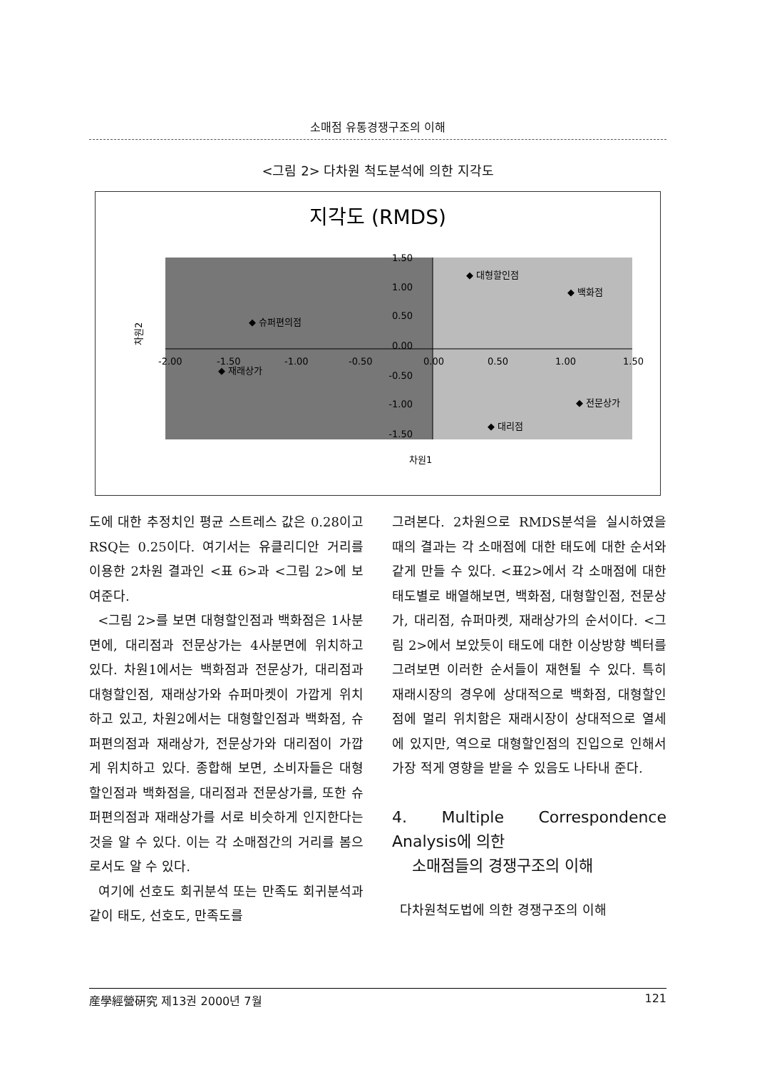소매점 유통경쟁구조의 이해
<그림 2> 다차원 척도분석에 의한 지각도
지각도 (RMDS)
1.50
1.00
0.50
0.00
-0.50
-1.00
-1.50
-2.00
-1.50
-1.00
-0.50
0.00
0.50
1.00
1.50
◆ 대형할인점
◆ 백화점
◆ 슈퍼편의점
◆ 재래상가
◆ 전문상가
◆ 대리점
차원1
차원2
도에 대한 추정치인 평균 스트레스 값은 0.28이고 RSQ는 0.25이다. 여기서는 유클리디안 거리를 이용한 2차원 결과인 <표 6>과 <그림 2>에 보여준다.
<그림 2>를 보면 대형할인점과 백화점은 1사분면에, 대리점과 전문상가는 4사분면에 위치하고 있다. 차원1에서는 백화점과 전문상가, 대리점과 대형할인점, 재래상가와 슈퍼마켓이 가깝게 위치하고 있고, 차원2에서는 대형할인점과 백화점, 슈퍼편의점과 재래상가, 전문상가와 대리점이 가깝게 위치하고 있다. 종합해 보면, 소비자들은 대형할인점과 백화점을, 대리점과 전문상가를, 또한 슈퍼편의점과 재래상가를 서로 비슷하게 인지한다는 것을 알 수 있다. 이는 각 소매점간의 거리를 봄으로서도 알 수 있다.
여기에 선호도 회귀분석 또는 만족도 회귀분석과 같이 태도, 선호도, 만족도를
그려본다. 2차원으로 RMDS분석을 실시하였을 때의 결과는 각 소매점에 대한 태도에 대한 순서와 같게 만들 수 있다. <표2>에서 각 소매점에 대한 태도별로 배열해보면, 백화점, 대형할인점, 전문상가, 대리점, 슈퍼마켓, 재래상가의 순서이다. <그림 2>에서 보았듯이 태도에 대한 이상방향 벡터를 그려보면 이러한 순서들이 재현될 수 있다. 특히 재래시장의 경우에 상대적으로 백화점, 대형할인점에 멀리 위치함은 재래시장이 상대적으로 열세에 있지만, 역으로 대형할인점의 진입으로 인해서 가장 적게 영향을 받을 수 있음도 나타내 준다.
4. Multiple Correspondence Analysis에 의한
소매점들의 경쟁구조의 이해
다차원척도법에 의한 경쟁구조의 이해
産學經營硏究 제13권 2000년 7월 121